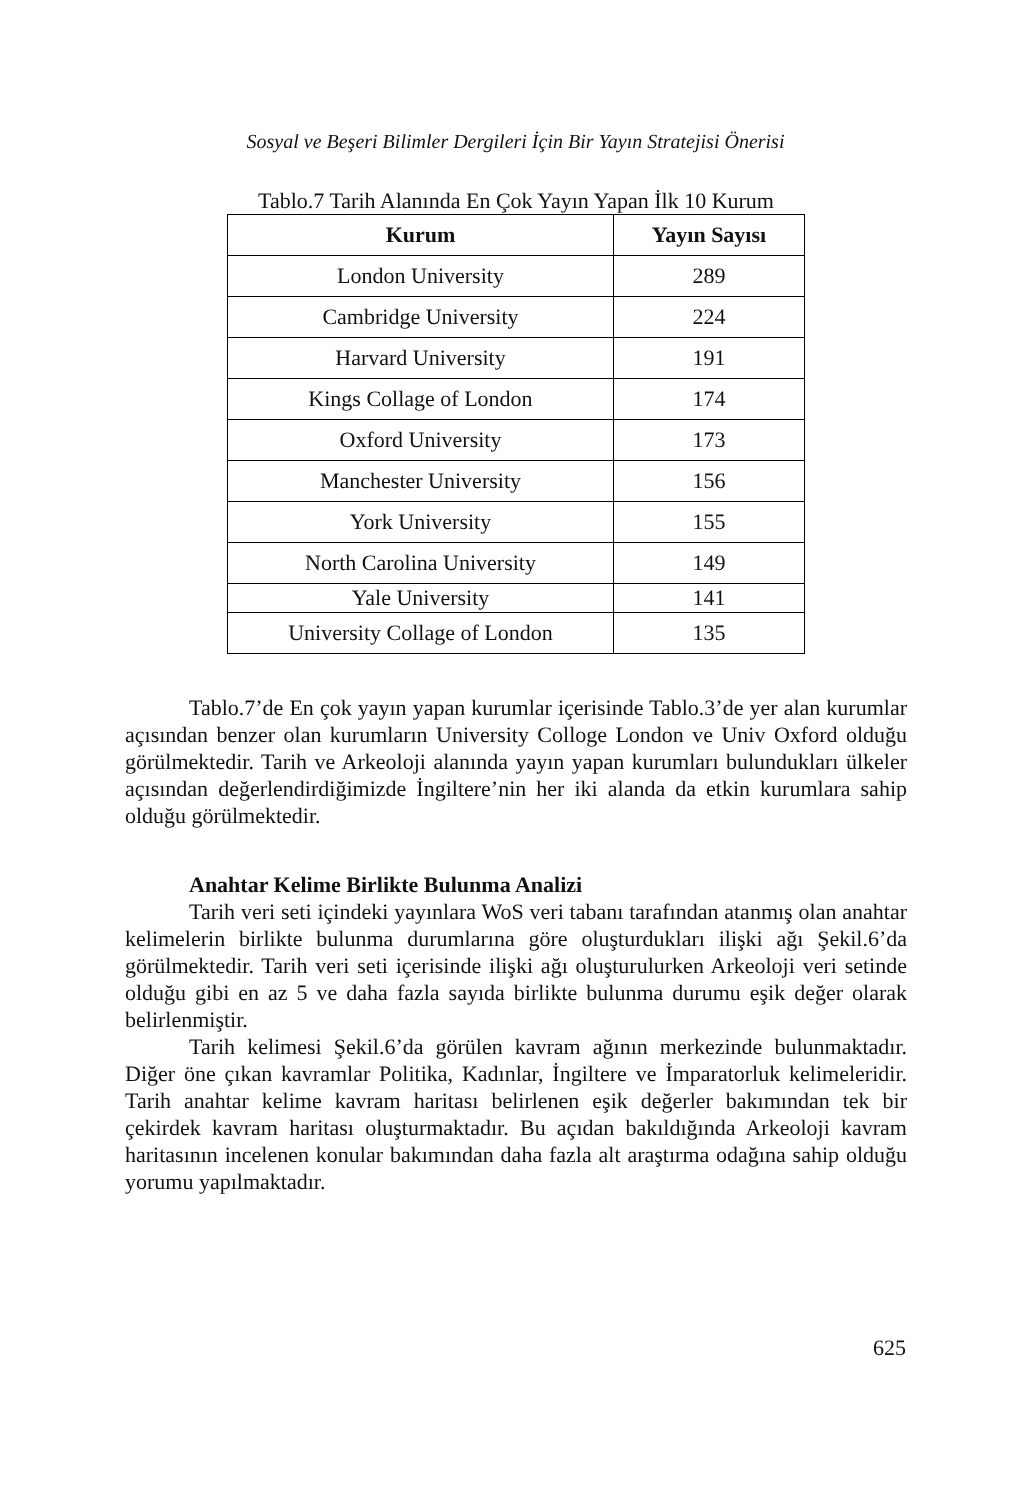Sosyal ve Beşeri Bilimler Dergileri İçin Bir Yayın Stratejisi Önerisi
Tablo.7 Tarih Alanında En Çok Yayın Yapan İlk 10 Kurum
| Kurum | Yayın Sayısı |
| --- | --- |
| London University | 289 |
| Cambridge University | 224 |
| Harvard University | 191 |
| Kings Collage of London | 174 |
| Oxford University | 173 |
| Manchester University | 156 |
| York University | 155 |
| North Carolina University | 149 |
| Yale University | 141 |
| University Collage of London | 135 |
Tablo.7’de En çok yayın yapan kurumlar içerisinde Tablo.3’de yer alan kurumlar açısından benzer olan kurumların University Colloge London ve Univ Oxford olduğu görülmektedir. Tarih ve Arkeoloji alanında yayın yapan kurumları bulundukları ülkeler açısından değerlendirdiğimizde İngiltere’nin her iki alanda da etkin kurumlara sahip olduğu görülmektedir.
Anahtar Kelime Birlikte Bulunma Analizi
Tarih veri seti içindeki yayınlara WoS veri tabanı tarafından atanmış olan anahtar kelimelerin birlikte bulunma durumlarına göre oluşturdukları ilişki ağı Şekil.6’da görülmektedir. Tarih veri seti içerisinde ilişki ağı oluşturulurken Arkeoloji veri setinde olduğu gibi en az 5 ve daha fazla sayıda birlikte bulunma durumu eşik değer olarak belirlenmiştir.
Tarih kelimesi Şekil.6’da görülen kavram ağının merkezinde bulunmaktadır. Diğer öne çıkan kavramlar Politika, Kadınlar, İngiltere ve İmparatorluk kelimeleridir. Tarih anahtar kelime kavram haritası belirlenen eşik değerler bakımından tek bir çekirdek kavram haritası oluşturmaktadır. Bu açıdan bakıldığında Arkeoloji kavram haritasının incelenen konular bakımından daha fazla alt araştırma odağına sahip olduğu yorumu yapılmaktadır.
625